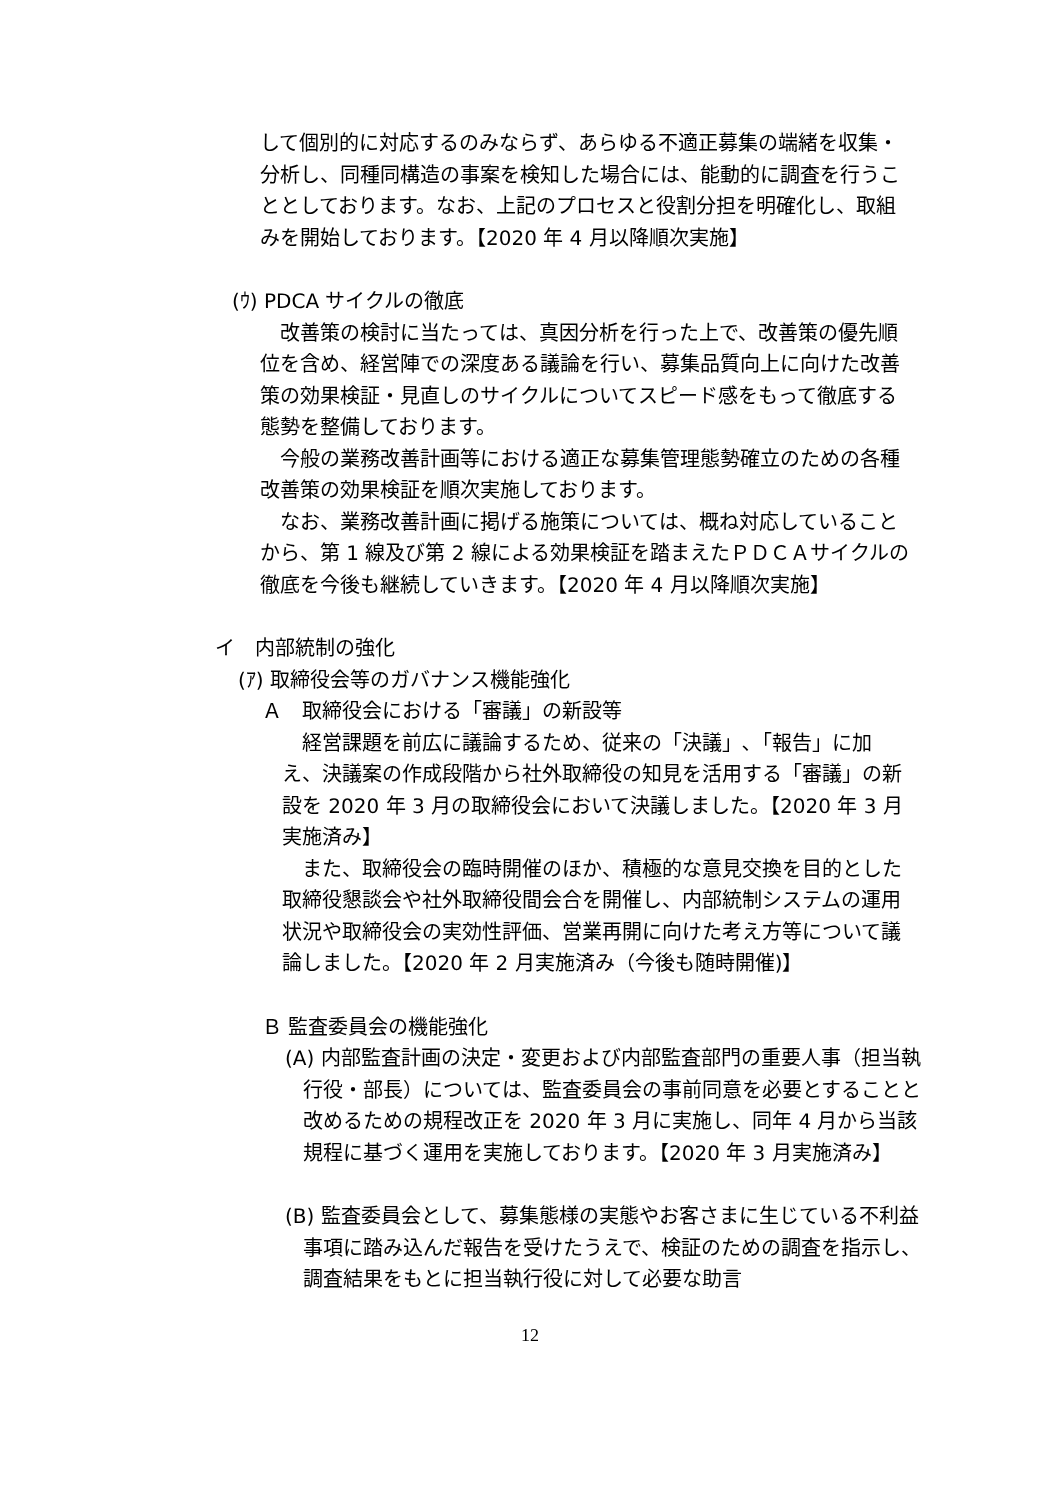して個別的に対応するのみならず、あらゆる不適正募集の端緒を収集・分析し、同種同構造の事案を検知した場合には、能動的に調査を行うこととしております。なお、上記のプロセスと役割分担を明確化し、取組みを開始しております。【2020 年 4 月以降順次実施】
(ｳ) PDCA サイクルの徹底
　改善策の検討に当たっては、真因分析を行った上で、改善策の優先順位を含め、経営陣での深度ある議論を行い、募集品質向上に向けた改善策の効果検証・見直しのサイクルについてスピード感をもって徹底する態勢を整備しております。
　今般の業務改善計画等における適正な募集管理態勢確立のための各種改善策の効果検証を順次実施しております。
　なお、業務改善計画に掲げる施策については、概ね対応していることから、第 1 線及び第 2 線による効果検証を踏まえたＰＤＣＡサイクルの徹底を今後も継続していきます。【2020 年 4 月以降順次実施】
イ　内部統制の強化
(ｱ) 取締役会等のガバナンス機能強化
Ａ　取締役会における「審議」の新設等
　経営課題を前広に議論するため、従来の「決議」､「報告」に加え、決議案の作成段階から社外取締役の知見を活用する「審議」の新設を 2020 年 3 月の取締役会において決議しました。【2020 年 3 月実施済み】
　また、取締役会の臨時開催のほか、積極的な意見交換を目的とした取締役懇談会や社外取締役間会合を開催し、内部統制システムの運用状況や取締役会の実効性評価、営業再開に向けた考え方等について議論しました。【2020 年 2 月実施済み（今後も随時開催)】
Ｂ 監査委員会の機能強化
(A) 内部監査計画の決定・変更および内部監査部門の重要人事（担当執行役・部長）については、監査委員会の事前同意を必要とすることと改めるための規程改正を 2020 年 3 月に実施し、同年 4 月から当該規程に基づく運用を実施しております。【2020 年 3 月実施済み】
(B) 監査委員会として、募集態様の実態やお客さまに生じている不利益事項に踏み込んだ報告を受けたうえで、検証のための調査を指示し、調査結果をもとに担当執行役に対して必要な助言
12